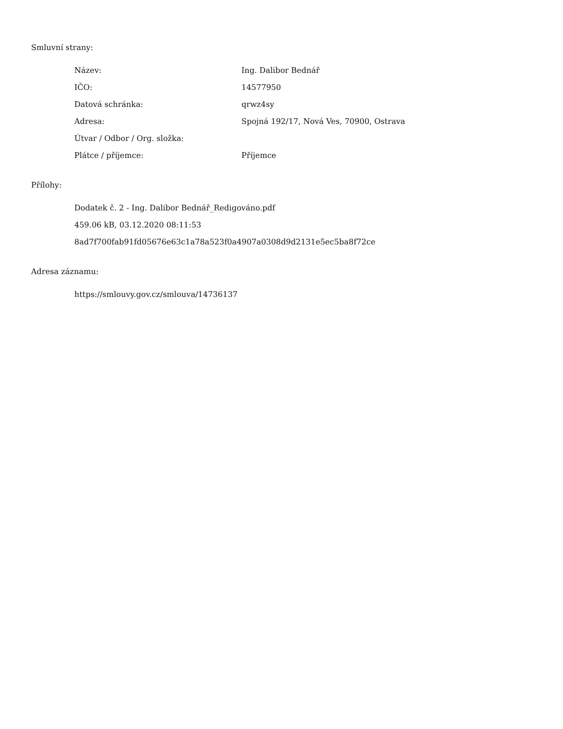Smluvní strany:
| Název: | Ing. Dalibor Bednář |
| IČO: | 14577950 |
| Datová schránka: | qrwz4sy |
| Adresa: | Spojná 192/17, Nová Ves, 70900, Ostrava |
| Útvar / Odbor / Org. složka: | |
| Plátce / příjemce: | Příjemce |
Přílohy:
Dodatek č. 2 - Ing. Dalibor Bednář_Redigováno.pdf
459.06 kB, 03.12.2020 08:11:53
8ad7f700fab91fd05676e63c1a78a523f0a4907a0308d9d2131e5ec5ba8f72ce
Adresa záznamu:
https://smlouvy.gov.cz/smlouva/14736137